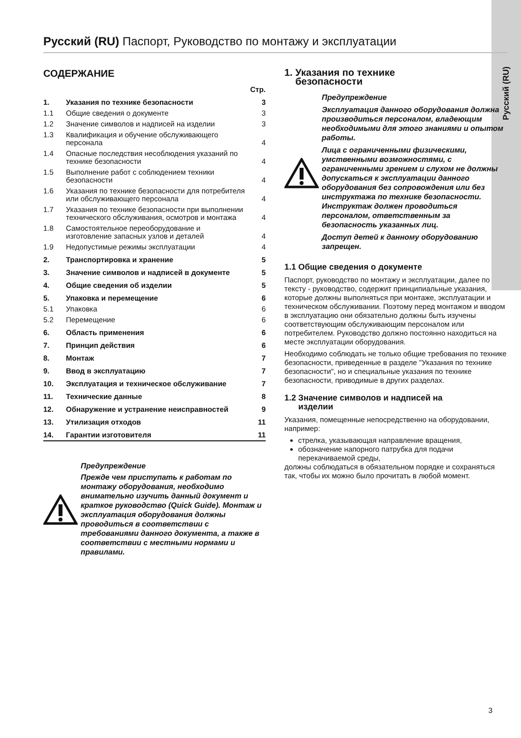Русский (RU)
Русский (RU) Паспорт, Руководство по монтажу и эксплуатации
СОДЕРЖАНИЕ
| | | Стр. |
| 1. | Указания по технике безопасности | 3 |
| 1.1 | Общие сведения о документе | 3 |
| 1.2 | Значение символов и надписей на изделии | 3 |
| 1.3 | Квалификация и обучение обслуживающего персонала | 4 |
| 1.4 | Опасные последствия несоблюдения указаний по технике безопасности | 4 |
| 1.5 | Выполнение работ с соблюдением техники безопасности | 4 |
| 1.6 | Указания по технике безопасности для потребителя или обслуживающего персонала | 4 |
| 1.7 | Указания по технике безопасности при выполнении технического обслуживания, осмотров и монтажа | 4 |
| 1.8 | Самостоятельное переоборудование и изготовление запасных узлов и деталей | 4 |
| 1.9 | Недопустимые режимы эксплуатации | 4 |
| 2. | Транспортировка и хранение | 5 |
| 3. | Значение символов и надписей в документе | 5 |
| 4. | Общие сведения об изделии | 5 |
| 5. | Упаковка и перемещение | 6 |
| 5.1 | Упаковка | 6 |
| 5.2 | Перемещение | 6 |
| 6. | Область применения | 6 |
| 7. | Принцип действия | 6 |
| 8. | Монтаж | 7 |
| 9. | Ввод в эксплуатацию | 7 |
| 10. | Эксплуатация и техническое обслуживание | 7 |
| 11. | Технические данные | 8 |
| 12. | Обнаружение и устранение неисправностей | 9 |
| 13. | Утилизация отходов | 11 |
| 14. | Гарантии изготовителя | 11 |
Предупреждение
Прежде чем приступать к работам по монтажу оборудования, необходимо внимательно изучить данный документ и краткое руководство (Quick Guide). Монтаж и эксплуатация оборудования должны проводиться в соответствии с требованиями данного документа, а также в соответствии с местными нормами и правилами.
1. Указания по технике
безопасности
Предупреждение
Эксплуатация данного оборудования должна производиться персоналом, владеющим необходимыми для этого знаниями и опытом работы.
Лица с ограниченными физическими, умственными возможностями, с ограниченными зрением и слухом не должны допускаться к эксплуатации данного оборудования без сопровождения или без инструктажа по технике безопасности. Инструктаж должен проводиться персоналом, ответственным за безопасность указанных лиц.
Доступ детей к данному оборудованию запрещен.
1.1 Общие сведения о документе
Паспорт, руководство по монтажу и эксплуатации, далее по тексту - руководство, содержит принципиальные указания, которые должны выполняться при монтаже, эксплуатации и техническом обслуживании. Поэтому перед монтажом и вводом в эксплуатацию они обязательно должны быть изучены соответствующим обслуживающим персоналом или потребителем. Руководство должно постоянно находиться на месте эксплуатации оборудования.
Необходимо соблюдать не только общие требования по технике безопасности, приведенные в разделе "Указания по технике безопасности", но и специальные указания по технике безопасности, приводимые в других разделах.
1.2 Значение символов и надписей на
изделии
Указания, помещенные непосредственно на оборудовании, например:
стрелка, указывающая направление вращения,
обозначение напорного патрубка для подачи перекачиваемой среды,
должны соблюдаться в обязательном порядке и сохраняться так, чтобы их можно было прочитать в любой момент.
3